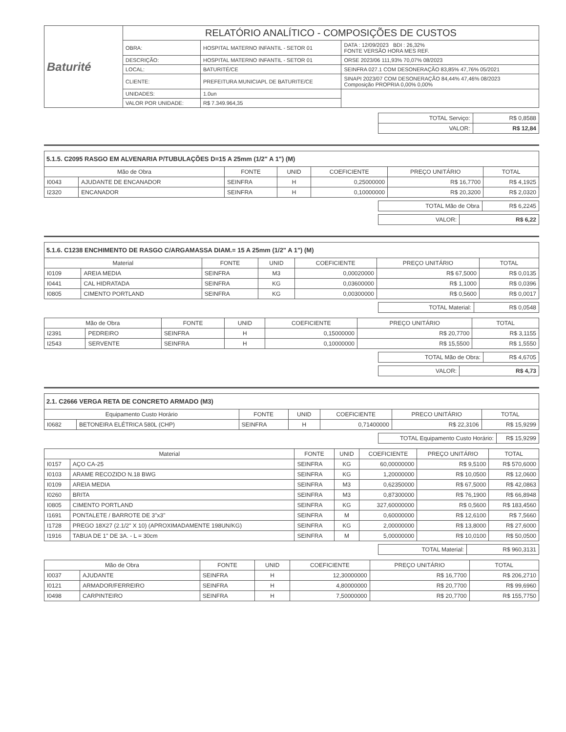| Baturité | RELATÓRIO ANALÍTICO - COMPOSIÇÕES DE CUSTOS | | |
| | OBRA: | HOSPITAL MATERNO INFANTIL - SETOR 01 | DATA : 12/09/2023 BDI : 26,32% FONTE VERSÃO HORA MES REF. |
| | DESCRIÇÃO: | HOSPITAL MATERNO INFANTIL - SETOR 01 | ORSE 2023/06 111,93% 70,07% 08/2023 |
| | LOCAL: | BATURITÉ/CE | SEINFRA 027.1 COM DESONERAÇÃO 83,85% 47,76% 05/2021 |
| | CLIENTE: | PREFEITURA MUNICIAPL DE BATURITE/CE | SINAPI 2023/07 COM DESONERAÇÃO 84,44% 47,46% 08/2023 Composição PROPRIA 0,00% 0,00% |
| | UNIDADES: | 1.0un | |
| | VALOR POR UNIDADE: | R$ 7.349.964,35 | |
| TOTAL Serviço: | R$ 0,8588 |
| VALOR: | R$ 12,84 |
5.1.5. C2095 RASGO EM ALVENARIA P/TUBULAÇÕES D=15 A 25mm (1/2" A 1") (M)
| Mão de Obra | | FONTE | UNID | COEFICIENTE | PREÇO UNITÁRIO | TOTAL |
| --- | --- | --- | --- | --- | --- | --- |
| I0043 | AJUDANTE DE ENCANADOR | SEINFRA | H | 0,25000000 | R$ 16,7700 | R$ 4,1925 |
| I2320 | ENCANADOR | SEINFRA | H | 0,10000000 | R$ 20,3200 | R$ 2,0320 |
| TOTAL Mão de Obra | R$ 6,2245 |
| VALOR: | R$ 6,22 |
5.1.6. C1238 ENCHIMENTO DE RASGO C/ARGAMASSA DIAM.= 15 A 25mm (1/2" A 1") (M)
| Material | | FONTE | UNID | COEFICIENTE | PREÇO UNITÁRIO | TOTAL |
| --- | --- | --- | --- | --- | --- | --- |
| I0109 | AREIA MEDIA | SEINFRA | M3 | 0,00020000 | R$ 67,5000 | R$ 0,0135 |
| I0441 | CAL HIDRATADA | SEINFRA | KG | 0,03600000 | R$ 1,1000 | R$ 0,0396 |
| I0805 | CIMENTO PORTLAND | SEINFRA | KG | 0,00300000 | R$ 0,5600 | R$ 0,0017 |
| TOTAL Material: | R$ 0,0548 |
| Mão de Obra | | FONTE | UNID | COEFICIENTE | PREÇO UNITÁRIO | TOTAL |
| --- | --- | --- | --- | --- | --- | --- |
| I2391 | PEDREIRO | SEINFRA | H | 0,15000000 | R$ 20,7700 | R$ 3,1155 |
| I2543 | SERVENTE | SEINFRA | H | 0,10000000 | R$ 15,5500 | R$ 1,5550 |
| TOTAL Mão de Obra: | R$ 4,6705 |
| VALOR: | R$ 4,73 |
2.1. C2666 VERGA RETA DE CONCRETO ARMADO (M3)
| Equipamento Custo Horário | | FONTE | UNID | COEFICIENTE | PRECO UNITÁRIO | TOTAL |
| --- | --- | --- | --- | --- | --- | --- |
| I0682 | BETONEIRA ELÉTRICA 580L (CHP) | SEINFRA | H | 0,71400000 | R$ 22,3106 | R$ 15,9299 |
| TOTAL Equipamento Custo Horário: | R$ 15,9299 |
| Material | | FONTE | UNID | COEFICIENTE | PREÇO UNITÁRIO | TOTAL |
| --- | --- | --- | --- | --- | --- | --- |
| I0157 | AÇO CA-25 | SEINFRA | KG | 60,00000000 | R$ 9,5100 | R$ 570,6000 |
| I0103 | ARAME RECOZIDO N.18 BWG | SEINFRA | KG | 1,20000000 | R$ 10,0500 | R$ 12,0600 |
| I0109 | AREIA MEDIA | SEINFRA | M3 | 0,62350000 | R$ 67,5000 | R$ 42,0863 |
| I0260 | BRITA | SEINFRA | M3 | 0,87300000 | R$ 76,1900 | R$ 66,8948 |
| I0805 | CIMENTO PORTLAND | SEINFRA | KG | 327,60000000 | R$ 0,5600 | R$ 183,4560 |
| I1691 | PONTALETE / BARROTE DE 3"x3" | SEINFRA | M | 0,60000000 | R$ 12,6100 | R$ 7,5660 |
| I1728 | PREGO 18X27 (2.1/2" X 10) (APROXIMADAMENTE 198UN/KG) | SEINFRA | KG | 2,00000000 | R$ 13,8000 | R$ 27,6000 |
| I1916 | TABUA DE 1" DE 3A. - L = 30cm | SEINFRA | M | 5,00000000 | R$ 10,0100 | R$ 50,0500 |
| TOTAL Material: | R$ 960,3131 |
| Mão de Obra | | FONTE | UNID | COEFICIENTE | PREÇO UNITÁRIO | TOTAL |
| --- | --- | --- | --- | --- | --- | --- |
| I0037 | AJUDANTE | SEINFRA | H | 12,30000000 | R$ 16,7700 | R$ 206,2710 |
| I0121 | ARMADOR/FERREIRO | SEINFRA | H | 4,80000000 | R$ 20,7700 | R$ 99,6960 |
| I0498 | CARPINTEIRO | SEINFRA | H | 7,50000000 | R$ 20,7700 | R$ 155,7750 |